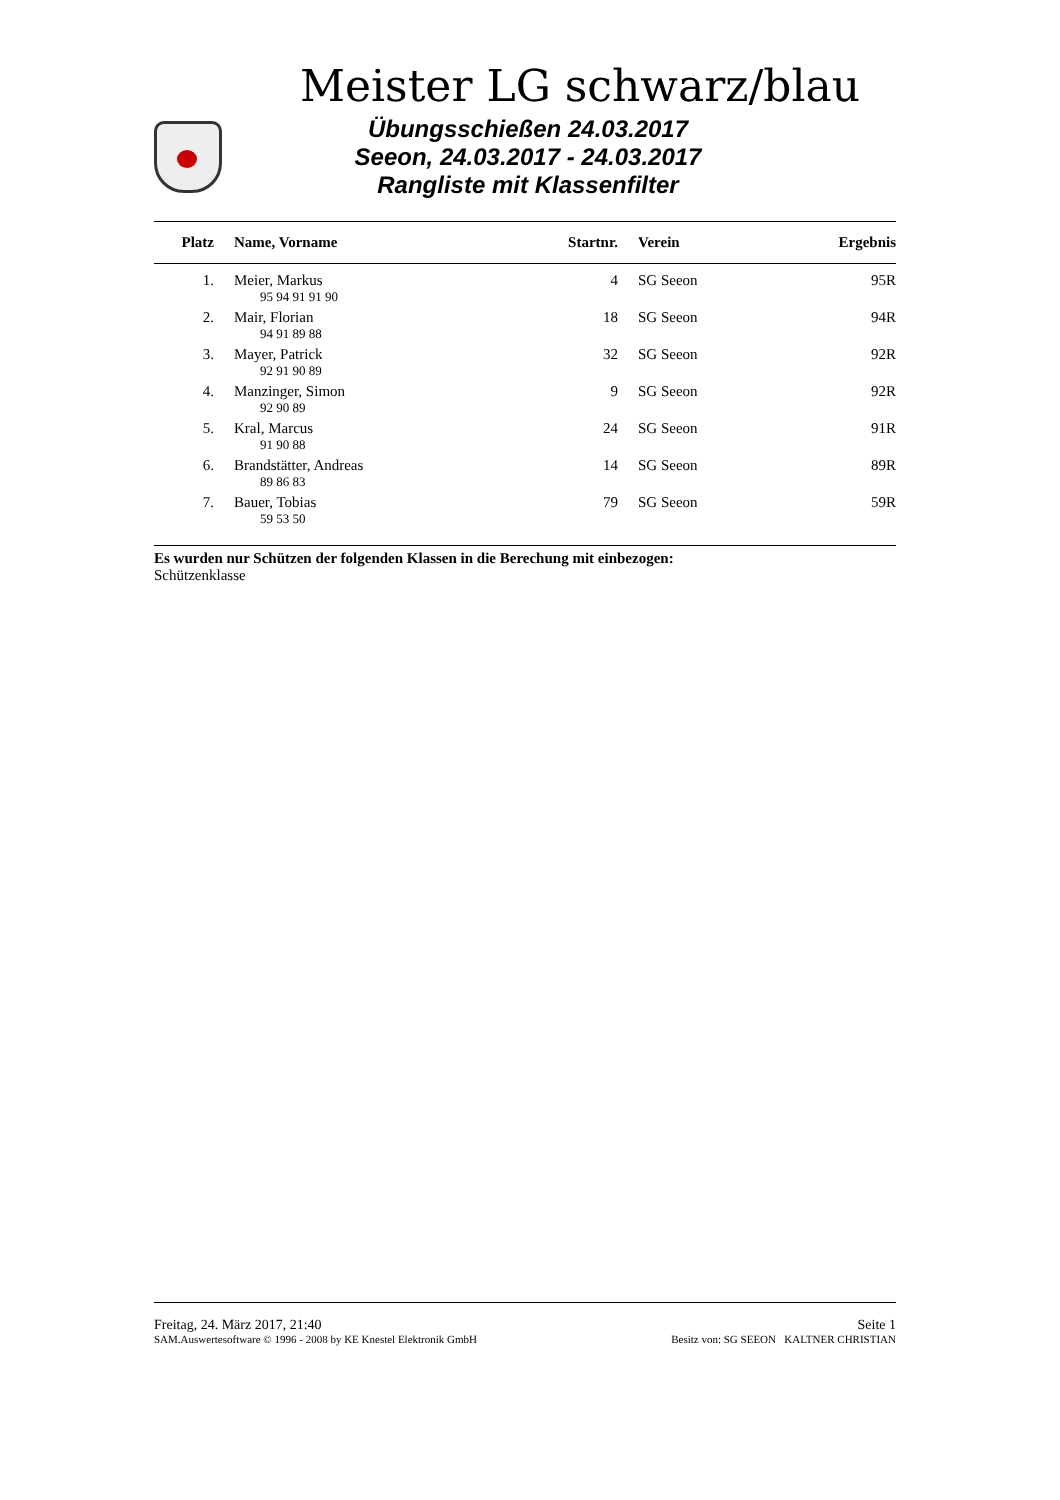Meister LG schwarz/blau
Übungsschießen 24.03.2017
Seeon, 24.03.2017 - 24.03.2017
Rangliste mit Klassenfilter
| Platz | Name, Vorname | Startnr. | Verein | Ergebnis |
| --- | --- | --- | --- | --- |
| 1. | Meier, Markus | 4 | SG Seeon | 95R |
| | 95 94 91 91 90 | | | |
| 2. | Mair, Florian | 18 | SG Seeon | 94R |
| | 94 91 89 88 | | | |
| 3. | Mayer, Patrick | 32 | SG Seeon | 92R |
| | 92 91 90 89 | | | |
| 4. | Manzinger, Simon | 9 | SG Seeon | 92R |
| | 92 90 89 | | | |
| 5. | Kral, Marcus | 24 | SG Seeon | 91R |
| | 91 90 88 | | | |
| 6. | Brandstätter, Andreas | 14 | SG Seeon | 89R |
| | 89 86 83 | | | |
| 7. | Bauer, Tobias | 79 | SG Seeon | 59R |
| | 59 53 50 | | | |
Es wurden nur Schützen der folgenden Klassen in die Berechung mit einbezogen:
Schützenklasse
Freitag, 24. März 2017, 21:40 Seite 1
SAM.Auswertesoftware © 1996 - 2008 by KE Knestel Elektronik GmbH Besitz von: SG SEEON KALTNER CHRISTIAN